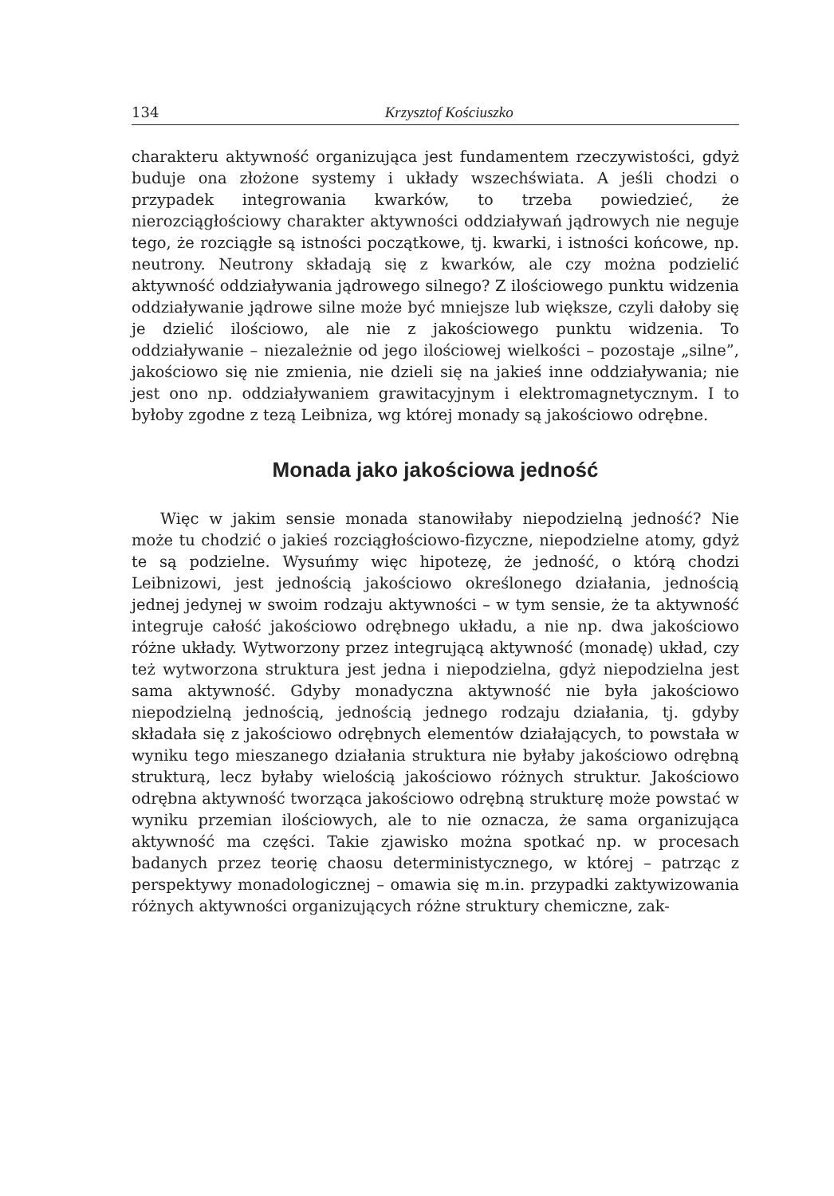134 Krzysztof Kościuszko
charakteru aktywność organizująca jest fundamentem rzeczywistości, gdyż buduje ona złożone systemy i układy wszechświata. A jeśli chodzi o przypadek integrowania kwarków, to trzeba powiedzieć, że nierozciągłościowy charakter aktywności oddziaływań jądrowych nie neguje tego, że rozciągłe są istności początkowe, tj. kwarki, i istności końcowe, np. neutrony. Neutrony składają się z kwarków, ale czy można podzielić aktywność oddziaływania jądrowego silnego? Z ilościowego punktu widzenia oddziaływanie jądrowe silne może być mniejsze lub większe, czyli dałoby się je dzielić ilościowo, ale nie z jakościowego punktu widzenia. To oddziaływanie – niezależnie od jego ilościowej wielkości – pozostaje „silne”, jakościowo się nie zmienia, nie dzieli się na jakieś inne oddziaływania; nie jest ono np. oddziaływaniem grawitacyjnym i elektromagnetycznym. I to byłoby zgodne z tezą Leibniza, wg której monady są jakościowo odrębne.
Monada jako jakościowa jedność
Więc w jakim sensie monada stanowiłaby niepodzielną jedność? Nie może tu chodzić o jakieś rozciągłościowo-fizyczne, niepodzielne atomy, gdyż te są podzielne. Wysuńmy więc hipotezę, że jedność, o którą chodzi Leibnizowi, jest jednością jakościowo określonego działania, jednością jednej jedynej w swoim rodzaju aktywności – w tym sensie, że ta aktywność integruje całość jakościowo odrębnego układu, a nie np. dwa jakościowo różne układy. Wytworzony przez integrującą aktywność (monadę) układ, czy też wytworzona struktura jest jedna i niepodzielna, gdyż niepodzielna jest sama aktywność. Gdyby monadyczna aktywność nie była jakościowo niepodzielną jednością, jednością jednego rodzaju działania, tj. gdyby składała się z jakościowo odrębnych elementów działających, to powstała w wyniku tego mieszanego działania struktura nie byłaby jakościowo odrębną strukturą, lecz byłaby wielością jakościowo różnych struktur. Jakościowo odrębna aktywność tworząca jakościowo odrębną strukturę może powstać w wyniku przemian ilościowych, ale to nie oznacza, że sama organizująca aktywność ma części. Takie zjawisko można spotkać np. w procesach badanych przez teorię chaosu deterministycznego, w której – patrząc z perspektywy monadologicznej – omawia się m.in. przypadki zaktywizowania różnych aktywności organizujących różne struktury chemiczne, zak-